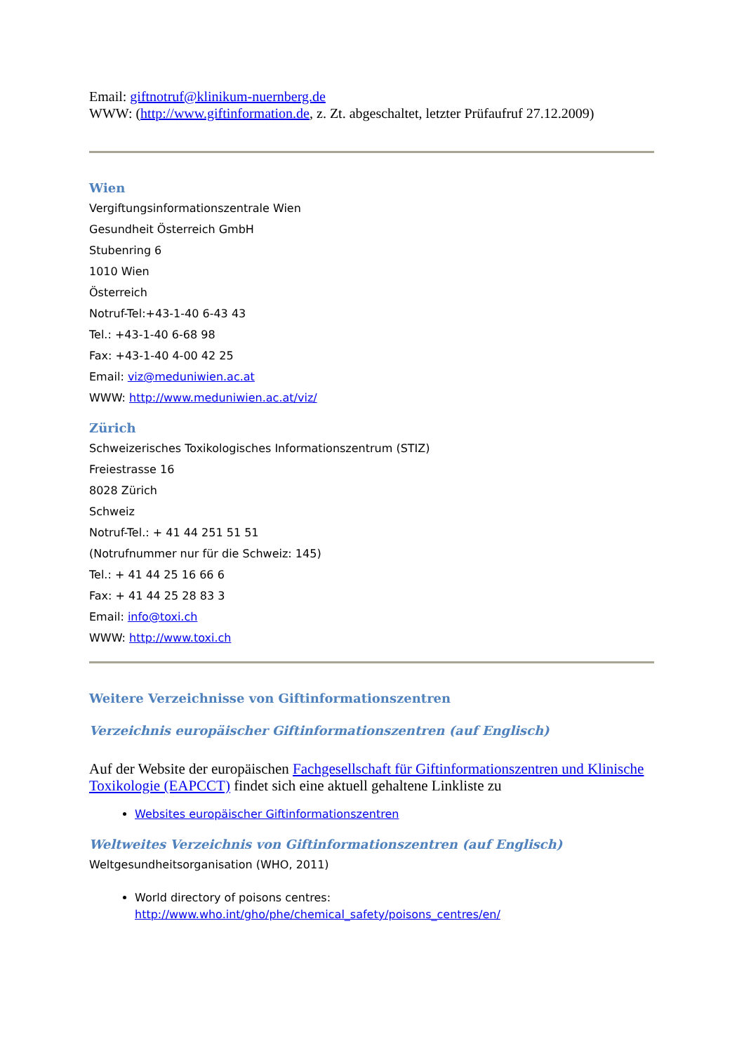Email: giftnotruf@klinikum-nuernberg.de
WWW: (http://www.giftinformation.de, z. Zt. abgeschaltet, letzter Prüfaufruf 27.12.2009)
Wien
Vergiftungsinformationszentrale Wien
Gesundheit Österreich GmbH
Stubenring 6
1010 Wien
Österreich
Notruf-Tel:+43-1-40 6-43 43
Tel.: +43-1-40 6-68 98
Fax: +43-1-40 4-00 42 25
Email: viz@meduniwien.ac.at
WWW: http://www.meduniwien.ac.at/viz/
Zürich
Schweizerisches Toxikologisches Informationszentrum (STIZ)
Freiestrasse 16
8028 Zürich
Schweiz
Notruf-Tel.: + 41 44 251 51 51
(Notrufnummer nur für die Schweiz: 145)
Tel.: + 41 44 25 16 66 6
Fax: + 41 44 25 28 83 3
Email: info@toxi.ch
WWW: http://www.toxi.ch
Weitere Verzeichnisse von Giftinformationszentren
Verzeichnis europäischer Giftinformationszentren (auf Englisch)
Auf der Website der europäischen Fachgesellschaft für Giftinformationszentren und Klinische Toxikologie (EAPCCT) findet sich eine aktuell gehaltene Linkliste zu
Websites europäischer Giftinformationszentren
Weltweites Verzeichnis von Giftinformationszentren (auf Englisch)
Weltgesundheitsorganisation (WHO, 2011)
World directory of poisons centres:
http://www.who.int/gho/phe/chemical_safety/poisons_centres/en/